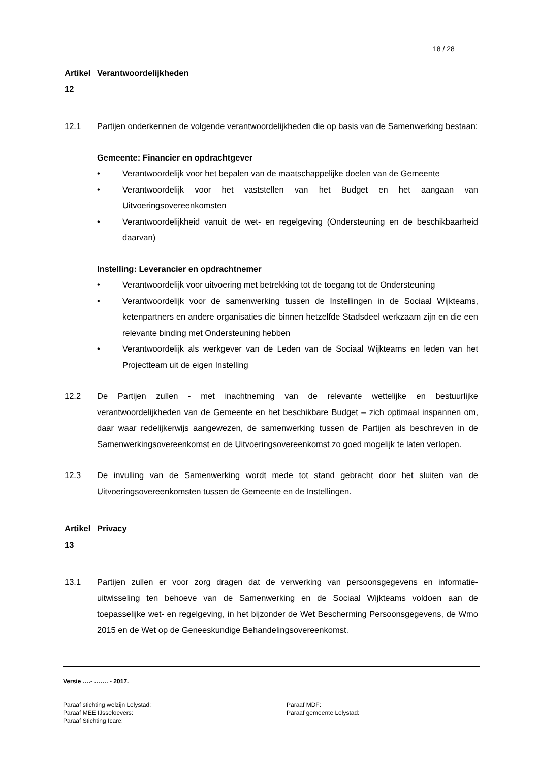18 / 28
Artikel 12 Verantwoordelijkheden
12.1 Partijen onderkennen de volgende verantwoordelijkheden die op basis van de Samenwerking bestaan:
Gemeente: Financier en opdrachtgever
• Verantwoordelijk voor het bepalen van de maatschappelijke doelen van de Gemeente
• Verantwoordelijk voor het vaststellen van het Budget en het aangaan van Uitvoeringsovereenkomsten
• Verantwoordelijkheid vanuit de wet- en regelgeving (Ondersteuning en de beschikbaarheid daarvan)
Instelling: Leverancier en opdrachtnemer
• Verantwoordelijk voor uitvoering met betrekking tot de toegang tot de Ondersteuning
• Verantwoordelijk voor de samenwerking tussen de Instellingen in de Sociaal Wijkteams, ketenpartners en andere organisaties die binnen hetzelfde Stadsdeel werkzaam zijn en die een relevante binding met Ondersteuning hebben
• Verantwoordelijk als werkgever van de Leden van de Sociaal Wijkteams en leden van het Projectteam uit de eigen Instelling
12.2 De Partijen zullen - met inachtneming van de relevante wettelijke en bestuurlijke verantwoordelijkheden van de Gemeente en het beschikbare Budget – zich optimaal inspannen om, daar waar redelijkerwijs aangewezen, de samenwerking tussen de Partijen als beschreven in de Samenwerkingsovereenkomst en de Uitvoeringsovereenkomst zo goed mogelijk te laten verlopen.
12.3 De invulling van de Samenwerking wordt mede tot stand gebracht door het sluiten van de Uitvoeringsovereenkomsten tussen de Gemeente en de Instellingen.
Artikel 13 Privacy
13.1 Partijen zullen er voor zorg dragen dat de verwerking van persoonsgegevens en informatie-uitwisseling ten behoeve van de Samenwerking en de Sociaal Wijkteams voldoen aan de toepasselijke wet- en regelgeving, in het bijzonder de Wet Bescherming Persoonsgegevens, de Wmo 2015 en de Wet op de Geneeskundige Behandelingsovereenkomst.
Versie ….- ……. - 2017.
Paraaf stichting welzijn Lelystad: Paraaf MDF: Paraaf MEE IJsseloevers: Paraaf gemeente Lelystad: Paraaf Stichting Icare: